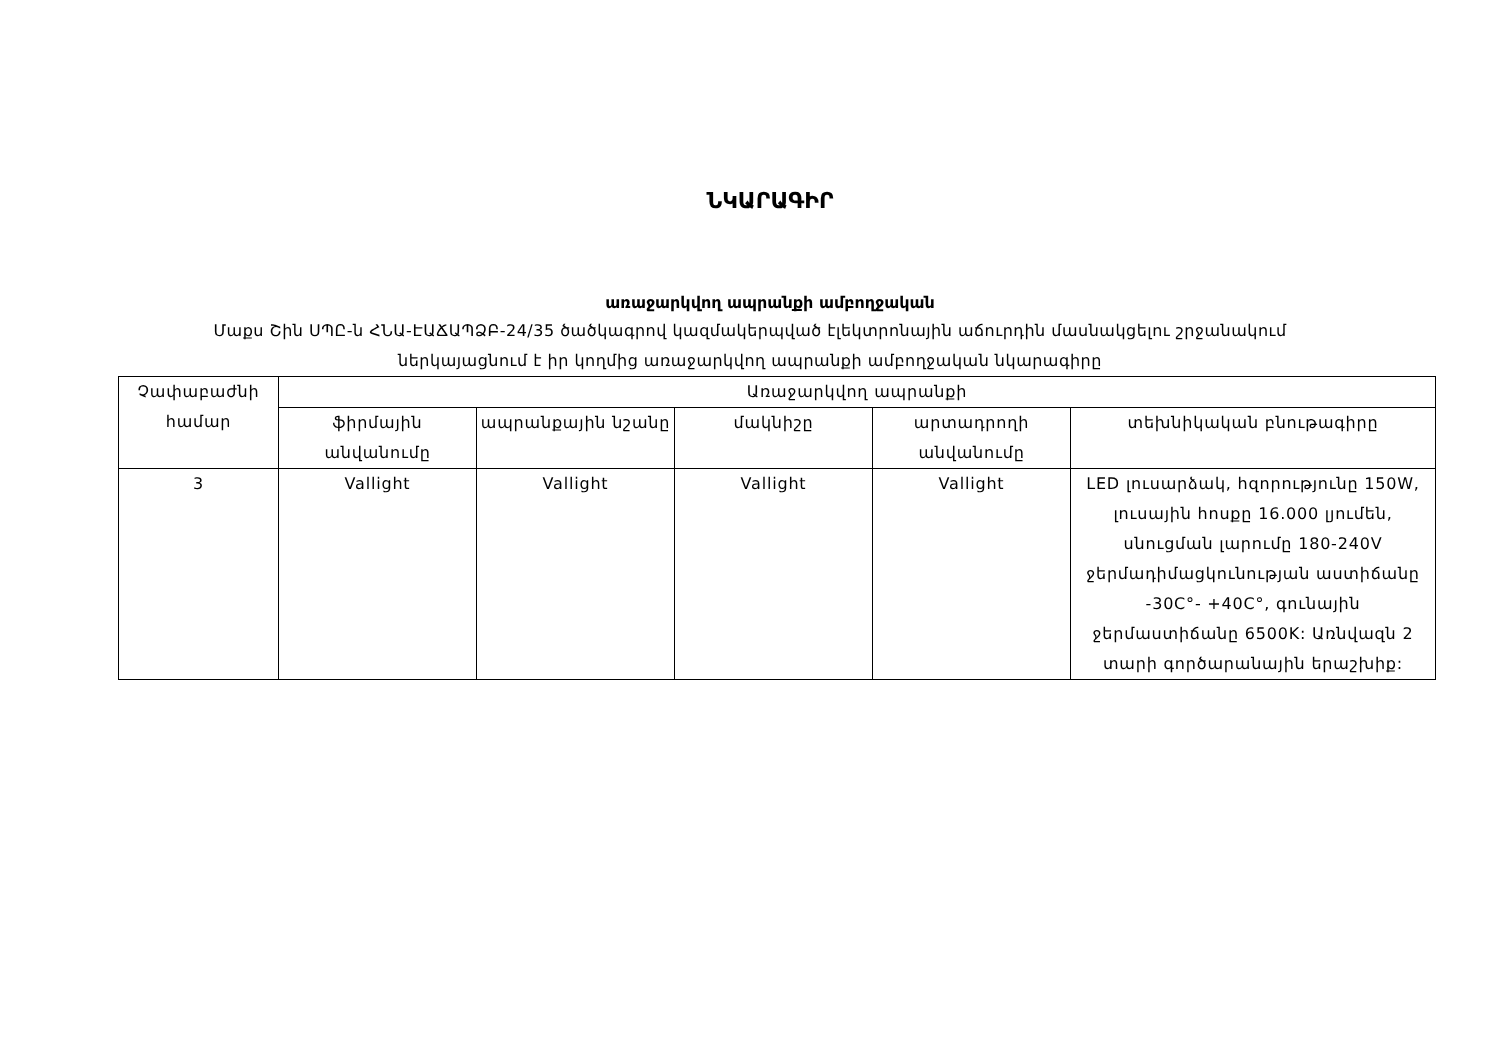ՆԿԱՐԱԳԻՐ
առաջարկվող ապրանքի ամբողջական
Մաքս Շին ՍՊԸ-ն ՀՆԱ-ԷԱՃԱՊՁԲ-24/35 ծածկագրով կազմակերպված էլեկտրոնային աճուրդին մասնակցելու շրջանակում ներկայացնում է իր կողմից առաջարկվող ապրանքի ամբողջական նկարագիրը
| Չափաբաժնի համար | Առաջարկվող ապրանքի | | | | |
| --- | --- | --- | --- | --- | --- |
| | ֆիրմային անվանումը | ապրանքային նշանը | մակնիշը | արտադրողի անվանումը | տեխնիկական բնութագիրը |
| 3 | Vallight | Vallight | Vallight | Vallight | LED լուսարձակ, հզորությունը 150W, լուսային հոսքը 16.000 լյումեն, սնուցման լարումը 180-240V ջերմադիմացկունության աստիճանը -30C°- +40C°, գունային ջերմաստիճանը 6500K: Առնվազն 2 տարի գործարանային երաշխիք: |